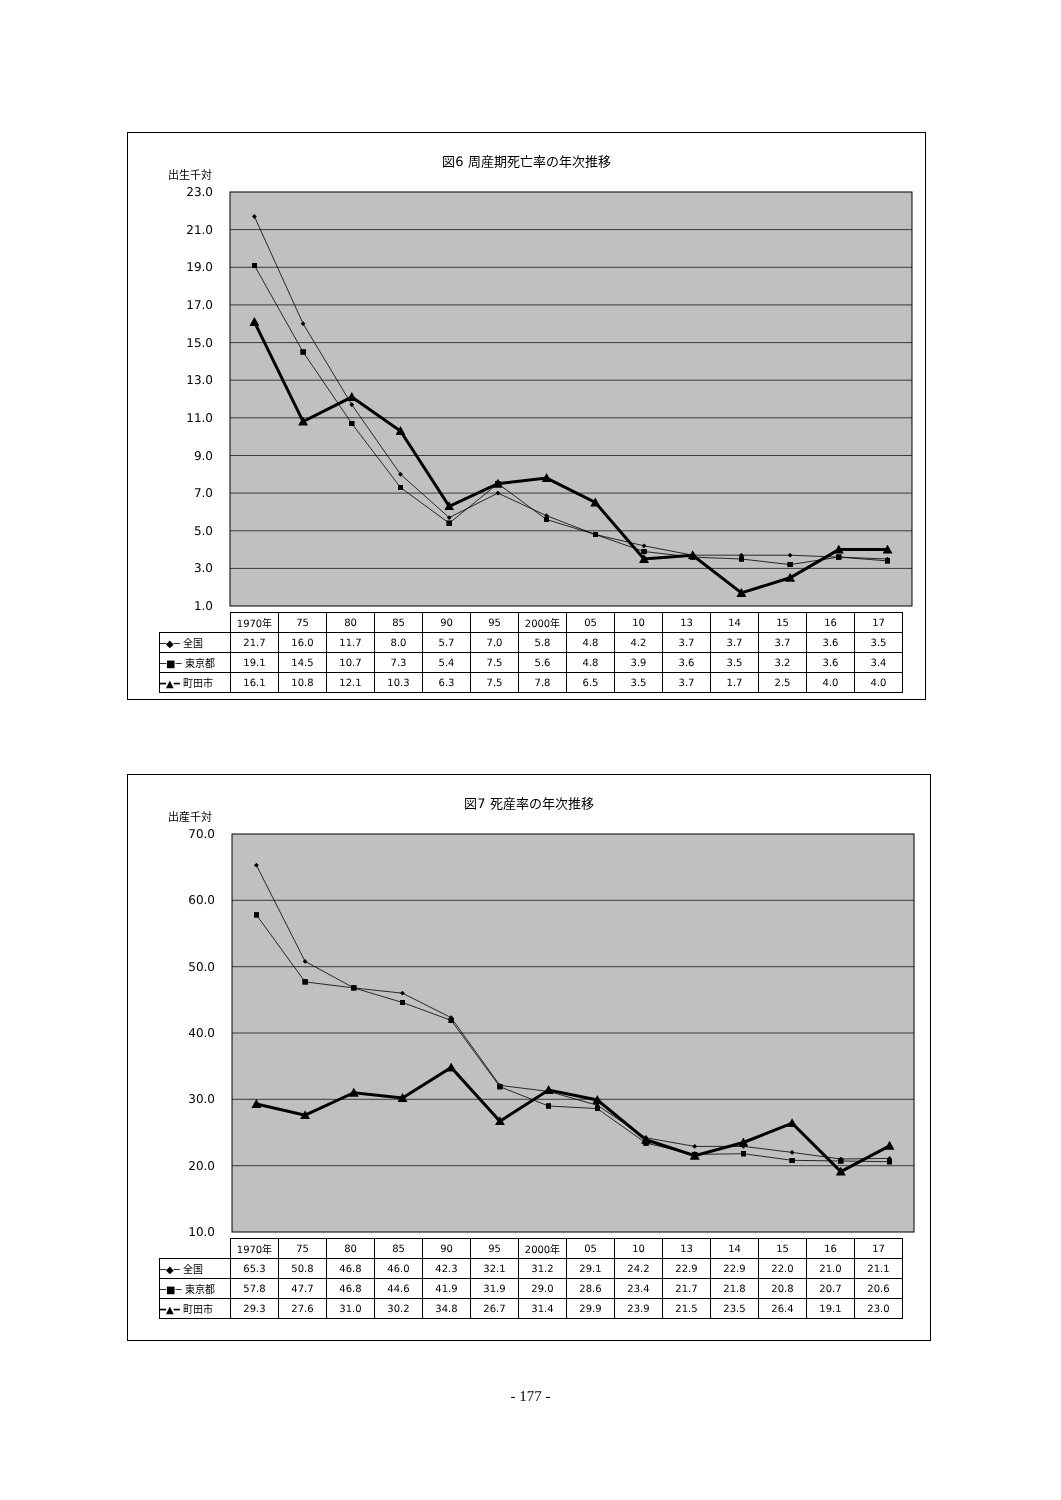図6 周産期死亡率の年次推移
出生千対
23.0
21.0
19.0
17.0
15.0
13.0
11.0
9.0
7.0
5.0
3.0
1.0
| | 1970年 | 75 | 80 | 85 | 90 | 95 | 2000年 | 05 | 10 | 13 | 14 | 15 | 16 | 17 |
| ─◆─ 全国 | 21.7 | 16.0 | 11.7 | 8.0 | 5.7 | 7.0 | 5.8 | 4.8 | 4.2 | 3.7 | 3.7 | 3.7 | 3.6 | 3.5 |
| ─■─ 東京都 | 19.1 | 14.5 | 10.7 | 7.3 | 5.4 | 7.5 | 5.6 | 4.8 | 3.9 | 3.6 | 3.5 | 3.2 | 3.6 | 3.4 |
| ━▲━ 町田市 | 16.1 | 10.8 | 12.1 | 10.3 | 6.3 | 7.5 | 7.8 | 6.5 | 3.5 | 3.7 | 1.7 | 2.5 | 4.0 | 4.0 |
図7 死産率の年次推移
出産千対
70.0
60.0
50.0
40.0
30.0
20.0
10.0
| | 1970年 | 75 | 80 | 85 | 90 | 95 | 2000年 | 05 | 10 | 13 | 14 | 15 | 16 | 17 |
| ─◆─ 全国 | 65.3 | 50.8 | 46.8 | 46.0 | 42.3 | 32.1 | 31.2 | 29.1 | 24.2 | 22.9 | 22.9 | 22.0 | 21.0 | 21.1 |
| ─■─ 東京都 | 57.8 | 47.7 | 46.8 | 44.6 | 41.9 | 31.9 | 29.0 | 28.6 | 23.4 | 21.7 | 21.8 | 20.8 | 20.7 | 20.6 |
| ━▲━ 町田市 | 29.3 | 27.6 | 31.0 | 30.2 | 34.8 | 26.7 | 31.4 | 29.9 | 23.9 | 21.5 | 23.5 | 26.4 | 19.1 | 23.0 |
- 177 -